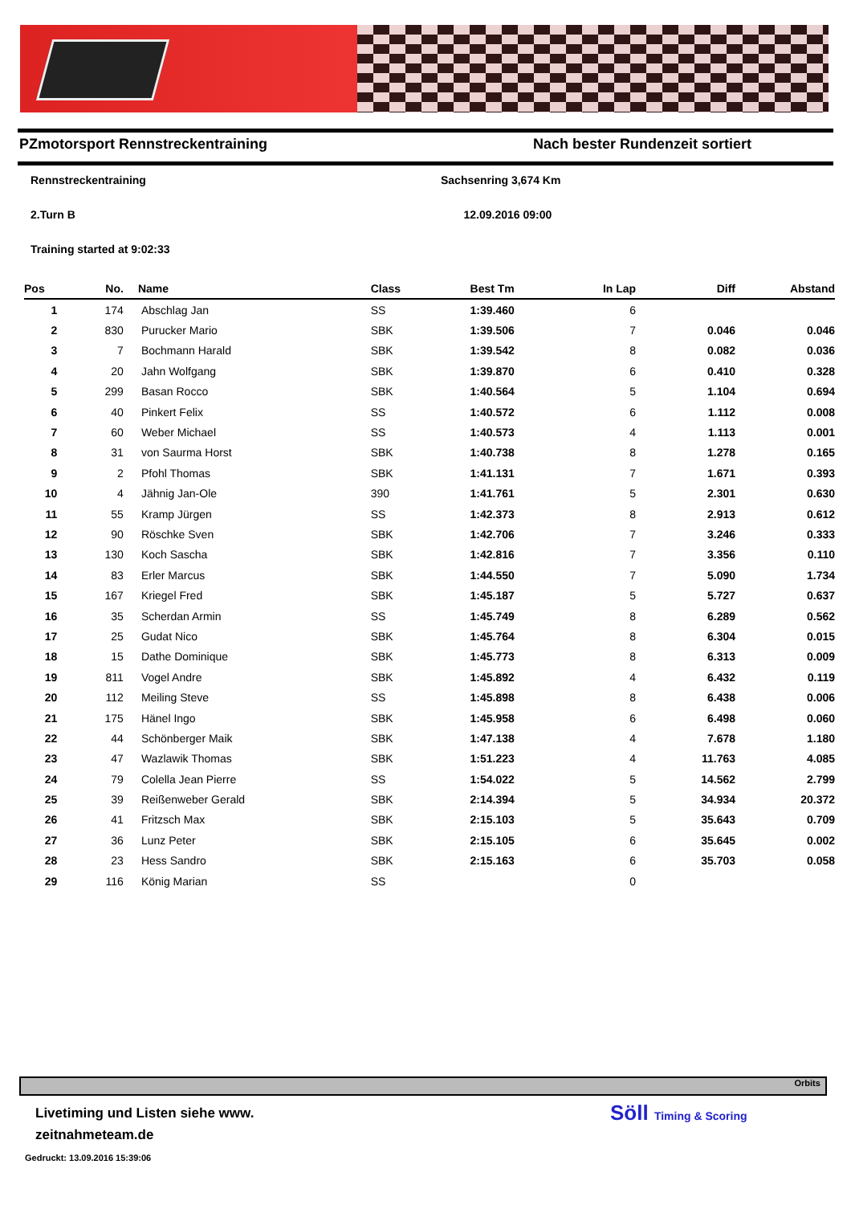PZmotorsport Rennstreckentraining Nach bester Rundenzeit sortiert
Rennstreckentraining Sachsenring 3,674 Km
2.Turn B 12.09.2016 09:00
Training started at 9:02:33
| Pos | No. | Name | Class | Best Tm | In Lap | Diff | Abstand |
| --- | --- | --- | --- | --- | --- | --- | --- |
| 1 | 174 | Abschlag Jan | SS | 1:39.460 | 6 | | |
| 2 | 830 | Purucker Mario | SBK | 1:39.506 | 7 | 0.046 | 0.046 |
| 3 | 7 | Bochmann Harald | SBK | 1:39.542 | 8 | 0.082 | 0.036 |
| 4 | 20 | Jahn Wolfgang | SBK | 1:39.870 | 6 | 0.410 | 0.328 |
| 5 | 299 | Basan Rocco | SBK | 1:40.564 | 5 | 1.104 | 0.694 |
| 6 | 40 | Pinkert Felix | SS | 1:40.572 | 6 | 1.112 | 0.008 |
| 7 | 60 | Weber Michael | SS | 1:40.573 | 4 | 1.113 | 0.001 |
| 8 | 31 | von Saurma Horst | SBK | 1:40.738 | 8 | 1.278 | 0.165 |
| 9 | 2 | Pfohl Thomas | SBK | 1:41.131 | 7 | 1.671 | 0.393 |
| 10 | 4 | Jähnig Jan-Ole | 390 | 1:41.761 | 5 | 2.301 | 0.630 |
| 11 | 55 | Kramp Jürgen | SS | 1:42.373 | 8 | 2.913 | 0.612 |
| 12 | 90 | Röschke Sven | SBK | 1:42.706 | 7 | 3.246 | 0.333 |
| 13 | 130 | Koch Sascha | SBK | 1:42.816 | 7 | 3.356 | 0.110 |
| 14 | 83 | Erler Marcus | SBK | 1:44.550 | 7 | 5.090 | 1.734 |
| 15 | 167 | Kriegel Fred | SBK | 1:45.187 | 5 | 5.727 | 0.637 |
| 16 | 35 | Scherdan Armin | SS | 1:45.749 | 8 | 6.289 | 0.562 |
| 17 | 25 | Gudat Nico | SBK | 1:45.764 | 8 | 6.304 | 0.015 |
| 18 | 15 | Dathe Dominique | SBK | 1:45.773 | 8 | 6.313 | 0.009 |
| 19 | 811 | Vogel Andre | SBK | 1:45.892 | 4 | 6.432 | 0.119 |
| 20 | 112 | Meiling Steve | SS | 1:45.898 | 8 | 6.438 | 0.006 |
| 21 | 175 | Hänel Ingo | SBK | 1:45.958 | 6 | 6.498 | 0.060 |
| 22 | 44 | Schönberger Maik | SBK | 1:47.138 | 4 | 7.678 | 1.180 |
| 23 | 47 | Wazlawik Thomas | SBK | 1:51.223 | 4 | 11.763 | 4.085 |
| 24 | 79 | Colella Jean Pierre | SS | 1:54.022 | 5 | 14.562 | 2.799 |
| 25 | 39 | Reißenweber Gerald | SBK | 2:14.394 | 5 | 34.934 | 20.372 |
| 26 | 41 | Fritzsch Max | SBK | 2:15.103 | 5 | 35.643 | 0.709 |
| 27 | 36 | Lunz Peter | SBK | 2:15.105 | 6 | 35.645 | 0.002 |
| 28 | 23 | Hess Sandro | SBK | 2:15.163 | 6 | 35.703 | 0.058 |
| 29 | 116 | König Marian | SS | | 0 | | |
Orbits
Livetiming und Listen siehe www.
zeitnahmeteam.de
Gedruckt: 13.09.2016 15:39:06
Söll Timing & Scoring